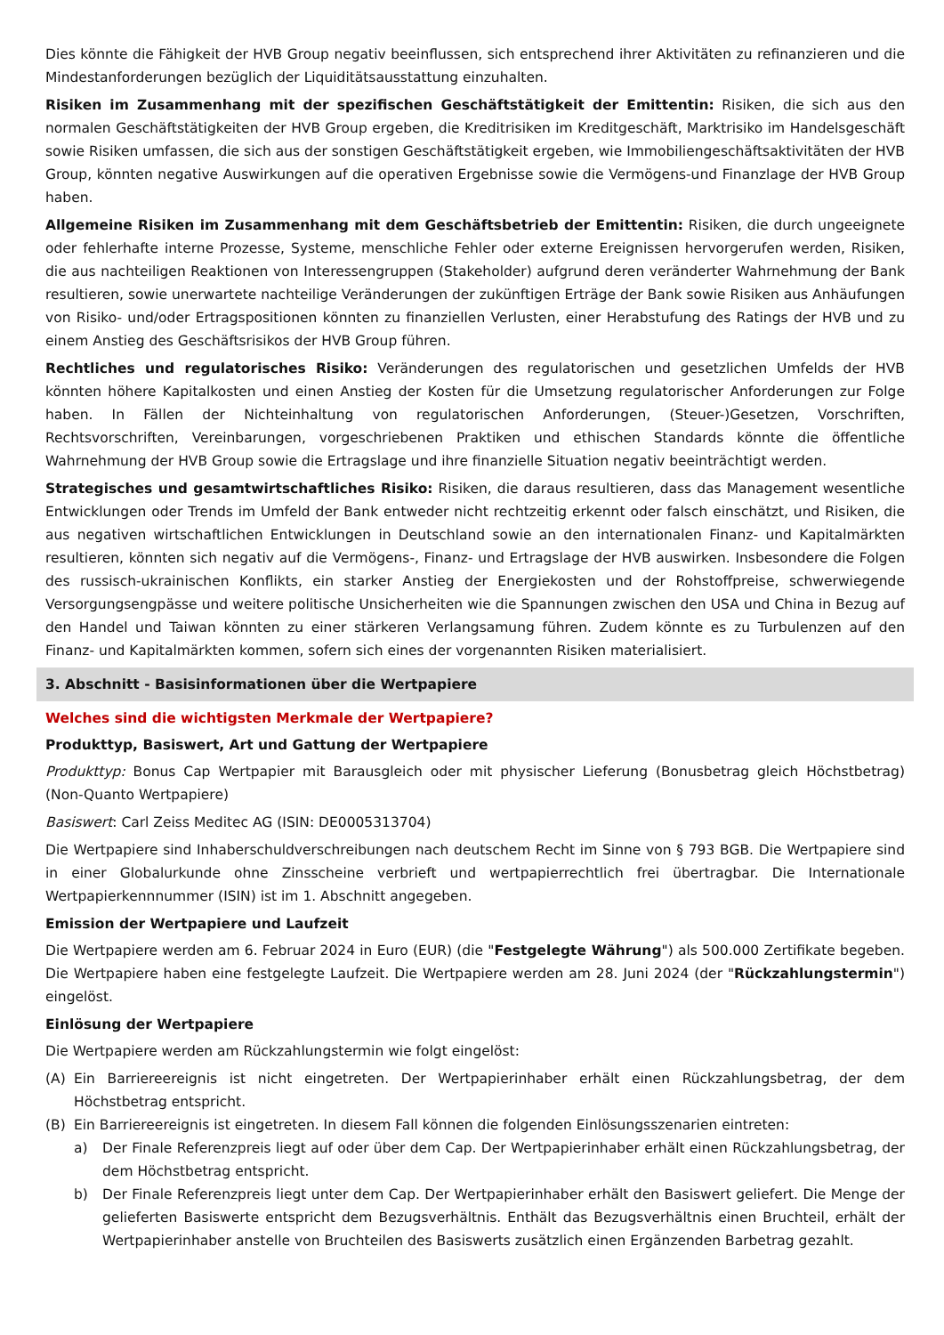Dies könnte die Fähigkeit der HVB Group negativ beeinflussen, sich entsprechend ihrer Aktivitäten zu refinanzieren und die Mindestanforderungen bezüglich der Liquiditätsausstattung einzuhalten.
Risiken im Zusammenhang mit der spezifischen Geschäftstätigkeit der Emittentin: Risiken, die sich aus den normalen Geschäftstätigkeiten der HVB Group ergeben, die Kreditrisiken im Kreditgeschäft, Marktrisiko im Handelsgeschäft sowie Risiken umfassen, die sich aus der sonstigen Geschäftstätigkeit ergeben, wie Immobiliengeschäftsaktivitäten der HVB Group, könnten negative Auswirkungen auf die operativen Ergebnisse sowie die Vermögens-und Finanzlage der HVB Group haben.
Allgemeine Risiken im Zusammenhang mit dem Geschäftsbetrieb der Emittentin: Risiken, die durch ungeeignete oder fehlerhafte interne Prozesse, Systeme, menschliche Fehler oder externe Ereignissen hervorgerufen werden, Risiken, die aus nachteiligen Reaktionen von Interessengruppen (Stakeholder) aufgrund deren veränderter Wahrnehmung der Bank resultieren, sowie unerwartete nachteilige Veränderungen der zukünftigen Erträge der Bank sowie Risiken aus Anhäufungen von Risiko- und/oder Ertragspositionen könnten zu finanziellen Verlusten, einer Herabstufung des Ratings der HVB und zu einem Anstieg des Geschäftsrisikos der HVB Group führen.
Rechtliches und regulatorisches Risiko: Veränderungen des regulatorischen und gesetzlichen Umfelds der HVB könnten höhere Kapitalkosten und einen Anstieg der Kosten für die Umsetzung regulatorischer Anforderungen zur Folge haben. In Fällen der Nichteinhaltung von regulatorischen Anforderungen, (Steuer-)Gesetzen, Vorschriften, Rechtsvorschriften, Vereinbarungen, vorgeschriebenen Praktiken und ethischen Standards könnte die öffentliche Wahrnehmung der HVB Group sowie die Ertragslage und ihre finanzielle Situation negativ beeinträchtigt werden.
Strategisches und gesamtwirtschaftliches Risiko: Risiken, die daraus resultieren, dass das Management wesentliche Entwicklungen oder Trends im Umfeld der Bank entweder nicht rechtzeitig erkennt oder falsch einschätzt, und Risiken, die aus negativen wirtschaftlichen Entwicklungen in Deutschland sowie an den internationalen Finanz- und Kapitalmärkten resultieren, könnten sich negativ auf die Vermögens-, Finanz- und Ertragslage der HVB auswirken. Insbesondere die Folgen des russisch-ukrainischen Konflikts, ein starker Anstieg der Energiekosten und der Rohstoffpreise, schwerwiegende Versorgungsengpässe und weitere politische Unsicherheiten wie die Spannungen zwischen den USA und China in Bezug auf den Handel und Taiwan könnten zu einer stärkeren Verlangsamung führen. Zudem könnte es zu Turbulenzen auf den Finanz- und Kapitalmärkten kommen, sofern sich eines der vorgenannten Risiken materialisiert.
3. Abschnitt - Basisinformationen über die Wertpapiere
Welches sind die wichtigsten Merkmale der Wertpapiere?
Produkttyp, Basiswert, Art und Gattung der Wertpapiere
Produkttyp: Bonus Cap Wertpapier mit Barausgleich oder mit physischer Lieferung (Bonusbetrag gleich Höchstbetrag) (Non-Quanto Wertpapiere)
Basiswert: Carl Zeiss Meditec AG (ISIN: DE0005313704)
Die Wertpapiere sind Inhaberschuldverschreibungen nach deutschem Recht im Sinne von § 793 BGB. Die Wertpapiere sind in einer Globalurkunde ohne Zinsscheine verbrieft und wertpapierrechtlich frei übertragbar. Die Internationale Wertpapierkennnummer (ISIN) ist im 1. Abschnitt angegeben.
Emission der Wertpapiere und Laufzeit
Die Wertpapiere werden am 6. Februar 2024 in Euro (EUR) (die "Festgelegte Währung") als 500.000 Zertifikate begeben. Die Wertpapiere haben eine festgelegte Laufzeit. Die Wertpapiere werden am 28. Juni 2024 (der "Rückzahlungstermin") eingelöst.
Einlösung der Wertpapiere
Die Wertpapiere werden am Rückzahlungstermin wie folgt eingelöst:
(A) Ein Barriereereignis ist nicht eingetreten. Der Wertpapierinhaber erhält einen Rückzahlungsbetrag, der dem Höchstbetrag entspricht.
(B) Ein Barriereereignis ist eingetreten. In diesem Fall können die folgenden Einlösungsszenarien eintreten:
a) Der Finale Referenzpreis liegt auf oder über dem Cap. Der Wertpapierinhaber erhält einen Rückzahlungsbetrag, der dem Höchstbetrag entspricht.
b) Der Finale Referenzpreis liegt unter dem Cap. Der Wertpapierinhaber erhält den Basiswert geliefert. Die Menge der gelieferten Basiswerte entspricht dem Bezugsverhältnis. Enthält das Bezugsverhältnis einen Bruchteil, erhält der Wertpapierinhaber anstelle von Bruchteilen des Basiswerts zusätzlich einen Ergänzenden Barbetrag gezahlt.